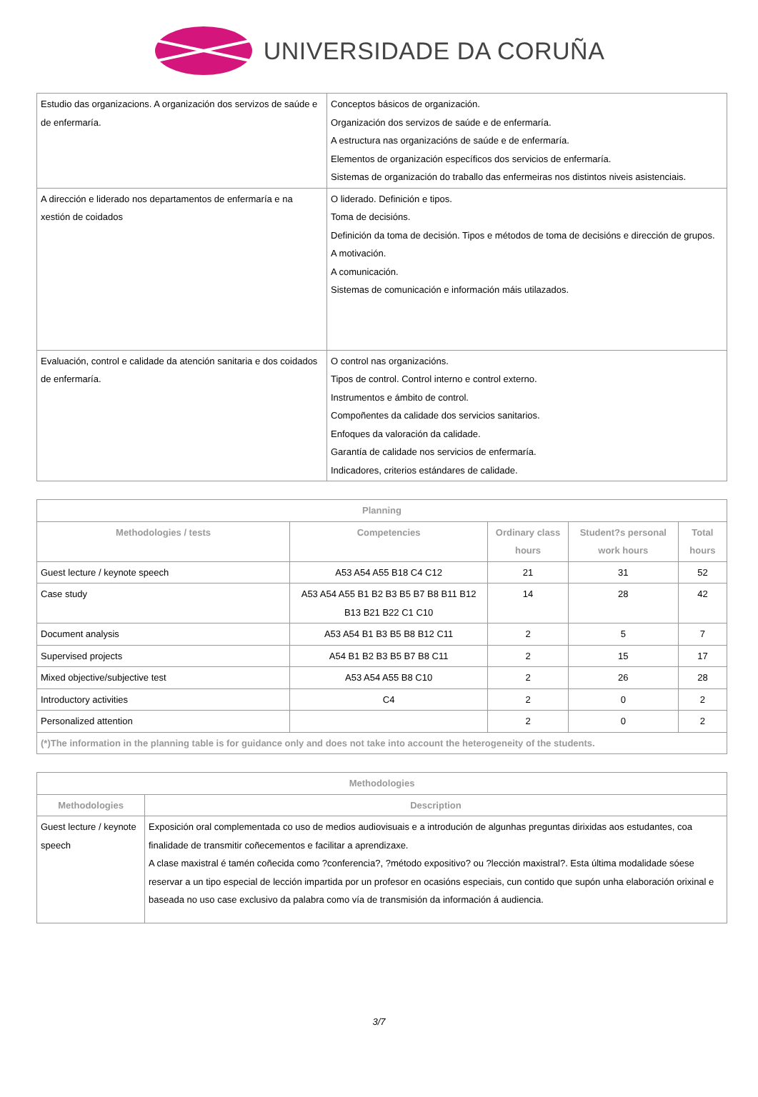UNIVERSIDADE DA CORUÑA
| Estudio das organizacions. A organización dos servizos de saúde e de enfermaría. | Conceptos básicos de organización. Organización dos servizos de saúde e de enfermaría. A estructura nas organizacións de saúde e de enfermaría. Elementos de organización específicos dos servicios de enfermaría. Sistemas de organización do traballo das enfermeiras nos distintos niveis asistenciais. |
| A dirección e liderado nos departamentos de enfermaría e na xestión de coidados | O liderado. Definición e tipos. Toma de decisións. Definición da toma de decisión. Tipos e métodos de toma de decisións e dirección de grupos. A motivación. A comunicación. Sistemas de comunicación e información máis utilazados. |
| Evaluación, control e calidade da atención sanitaria e dos coidados de enfermaría. | O control nas organizacións. Tipos de control. Control interno e control externo. Instrumentos e ámbito de control. Compoñentes da calidade dos servicios sanitarios. Enfoques da valoración da calidade. Garantía de calidade nos servicios de enfermaría. Indicadores, criterios estándares de calidade. |
| Planning | | | | |
| --- | --- | --- | --- | --- |
| Methodologies / tests | Competencies | Ordinary class hours | Student?s personal work hours | Total hours |
| Guest lecture / keynote speech | A53 A54 A55 B18 C4 C12 | 21 | 31 | 52 |
| Case study | A53 A54 A55 B1 B2 B3 B5 B7 B8 B11 B12 B13 B21 B22 C1 C10 | 14 | 28 | 42 |
| Document analysis | A53 A54 B1 B3 B5 B8 B12 C11 | 2 | 5 | 7 |
| Supervised projects | A54 B1 B2 B3 B5 B7 B8 C11 | 2 | 15 | 17 |
| Mixed objective/subjective test | A53 A54 A55 B8 C10 | 2 | 26 | 28 |
| Introductory activities | C4 | 2 | 0 | 2 |
| Personalized attention | | 2 | 0 | 2 |
| (*)The information in the planning table is for guidance only and does not take into account the heterogeneity of the students. | | | | |
| Methodologies | |
| --- | --- |
| Methodologies | Description |
| Guest lecture / keynote speech | Exposición oral complementada co uso de medios audiovisuais e a introdución de algunhas preguntas dirixidas aos estudantes, coa finalidade de transmitir coñecementos e facilitar a aprendizaxe. A clase maxistral é tamén coñecida como ?conferencia?, ?método expositivo? ou ?lección maxistral?. Esta última modalidade sóese reservar a un tipo especial de lección impartida por un profesor en ocasións especiais, cun contido que supón unha elaboración orixinal e baseada no uso case exclusivo da palabra como vía de transmisión da información á audiencia. |
3/7